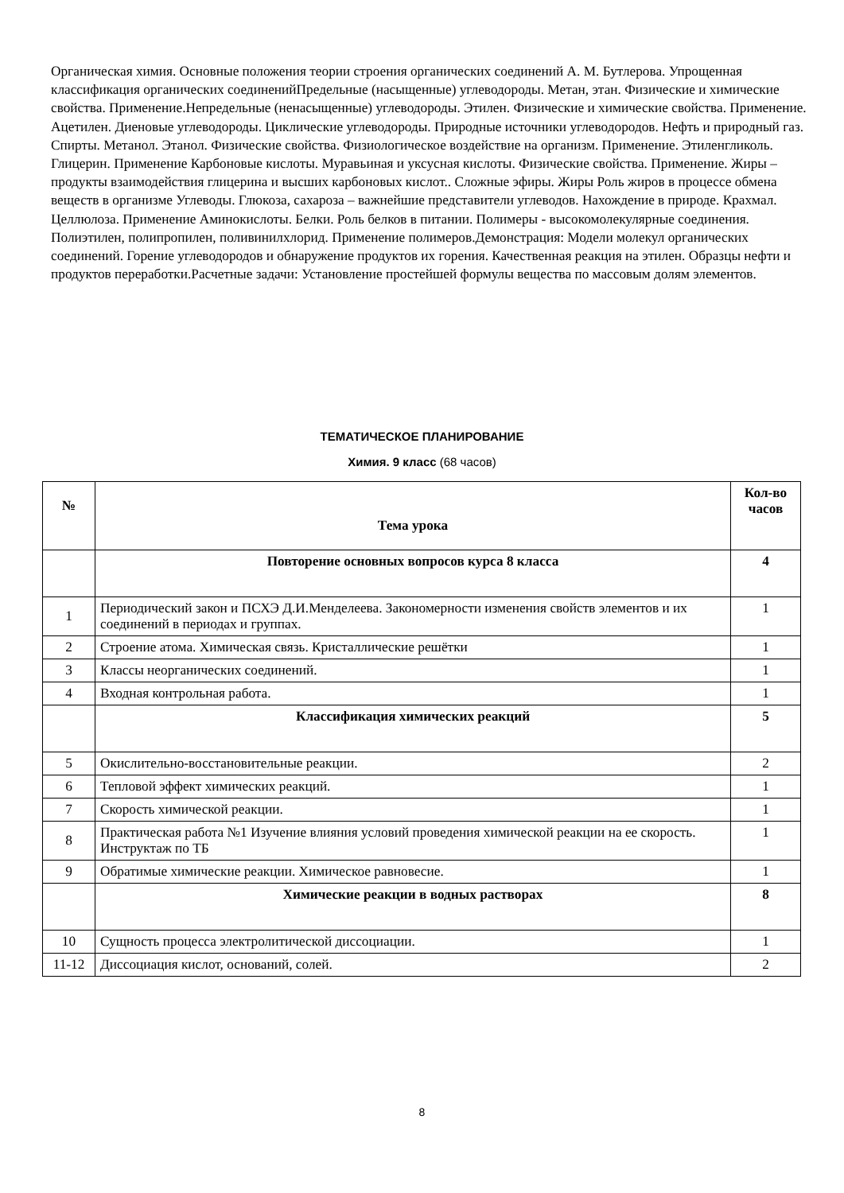Органическая химия. Основные положения теории строения органических соединений А. М. Бутлерова. Упрощенная классификация органических соединенийПредельные (насыщенные) углеводороды. Метан, этан. Физические и химические свойства. Применение.Непредельные (ненасыщенные) углеводороды. Этилен. Физические и химические свойства. Применение. Ацетилен. Диеновые углеводороды. Циклические углеводороды. Природные источники углеводородов. Нефть и природный газ. Спирты. Метанол. Этанол. Физические свойства. Физиологическое воздействие на организм. Применение. Этиленгликоль. Глицерин. Применение Карбоновые кислоты. Муравьиная и уксусная кислоты. Физические свойства. Применение. Жиры – продукты взаимодействия глицерина и высших карбоновых кислот.. Сложные эфиры. Жиры Роль жиров в процессе обмена веществ в организме Углеводы. Глюкоза, сахароза – важнейшие представители углеводов. Нахождение в природе. Крахмал. Целлюлоза. Применение Аминокислоты. Белки. Роль белков в питании. Полимеры - высокомолекулярные соединения. Полиэтилен, полипропилен, поливинилхлорид. Применение полимеров.Демонстрация: Модели молекул органических соединений. Горение углеводородов и обнаружение продуктов их горения. Качественная реакция на этилен. Образцы нефти и продуктов переработки.Расчетные задачи: Установление простейшей формулы вещества по массовым долям элементов.
ТЕМАТИЧЕСКОЕ ПЛАНИРОВАНИЕ
Химия. 9 класс (68 часов)
| № | Тема урока | Кол-во часов |
| --- | --- | --- |
| | Повторение основных вопросов курса 8 класса | 4 |
| 1 | Периодический закон и ПСХЭ Д.И.Менделеева. Закономерности изменения свойств элементов и их соединений в периодах и группах. | 1 |
| 2 | Строение атома. Химическая связь. Кристаллические решётки | 1 |
| 3 | Классы неорганических соединений. | 1 |
| 4 | Входная контрольная работа. | 1 |
| | Классификация химических реакций | 5 |
| 5 | Окислительно-восстановительные реакции. | 2 |
| 6 | Тепловой эффект химических реакций. | 1 |
| 7 | Скорость химической реакции. | 1 |
| 8 | Практическая работа №1 Изучение влияния условий проведения химической реакции на ее скорость. Инструктаж по ТБ | 1 |
| 9 | Обратимые химические реакции. Химическое равновесие. | 1 |
| | Химические реакции в водных растворах | 8 |
| 10 | Сущность процесса электролитической диссоциации. | 1 |
| 11-12 | Диссоциация кислот, оснований, солей. | 2 |
8